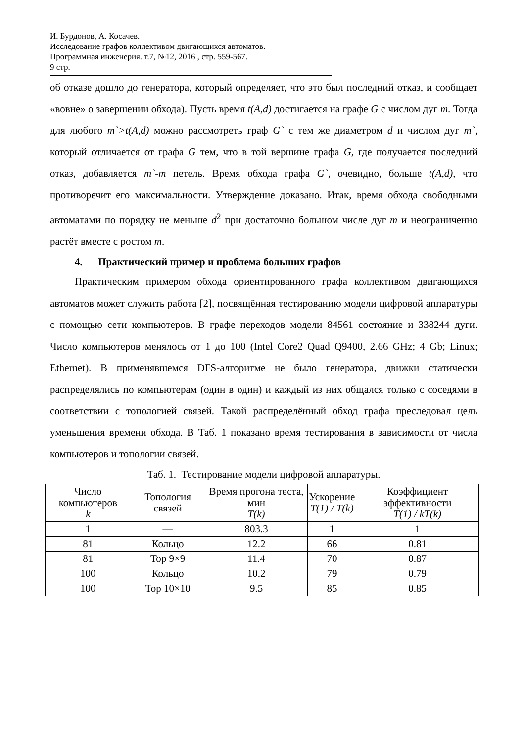И. Бурдонов, А. Косачев.
Исследование графов коллективом двигающихся автоматов.
Программная инженерия. т.7, №12, 2016 , стр. 559-567.
9 стр.
об отказе дошло до генератора, который определяет, что это был последний отказ, и сообщает «вовне» о завершении обхода). Пусть время t(A,d) достигается на графе G с числом дуг m. Тогда для любого m`>t(A,d) можно рассмотреть граф G` с тем же диаметром d и числом дуг m`, который отличается от графа G тем, что в той вершине графа G, где получается последний отказ, добавляется m`-m петель. Время обхода графа G`, очевидно, больше t(A,d), что противоречит его максимальности. Утверждение доказано. Итак, время обхода свободными автоматами по порядку не меньше d<sup>2</sup> при достаточно большом числе дуг m и неограниченно растёт вместе с ростом m.
4. Практический пример и проблема больших графов
Практическим примером обхода ориентированного графа коллективом двигающихся автоматов может служить работа [2], посвящённая тестированию модели цифровой аппаратуры с помощью сети компьютеров. В графе переходов модели 84561 состояние и 338244 дуги. Число компьютеров менялось от 1 до 100 (Intel Core2 Quad Q9400, 2.66 GHz; 4 Gb; Linux; Ethernet). В применявшемся DFS-алгоритме не было генератора, движки статически распределялись по компьютерам (один в один) и каждый из них общался только с соседями в соответствии с топологией связей. Такой распределённый обход графа преследовал цель уменьшения времени обхода. В Таб. 1 показано время тестирования в зависимости от числа компьютеров и топологии связей.
Таб. 1. Тестирование модели цифровой аппаратуры.
| Число компьютеров k | Топология связей | Время прогона теста, мин T(k) | Ускорение T(1) / T(k) | Коэффициент эффективности T(1) / kT(k) |
| --- | --- | --- | --- | --- |
| 1 | — | 803.3 | 1 | 1 |
| 81 | Кольцо | 12.2 | 66 | 0.81 |
| 81 | Тор 9×9 | 11.4 | 70 | 0.87 |
| 100 | Кольцо | 10.2 | 79 | 0.79 |
| 100 | Тор 10×10 | 9.5 | 85 | 0.85 |